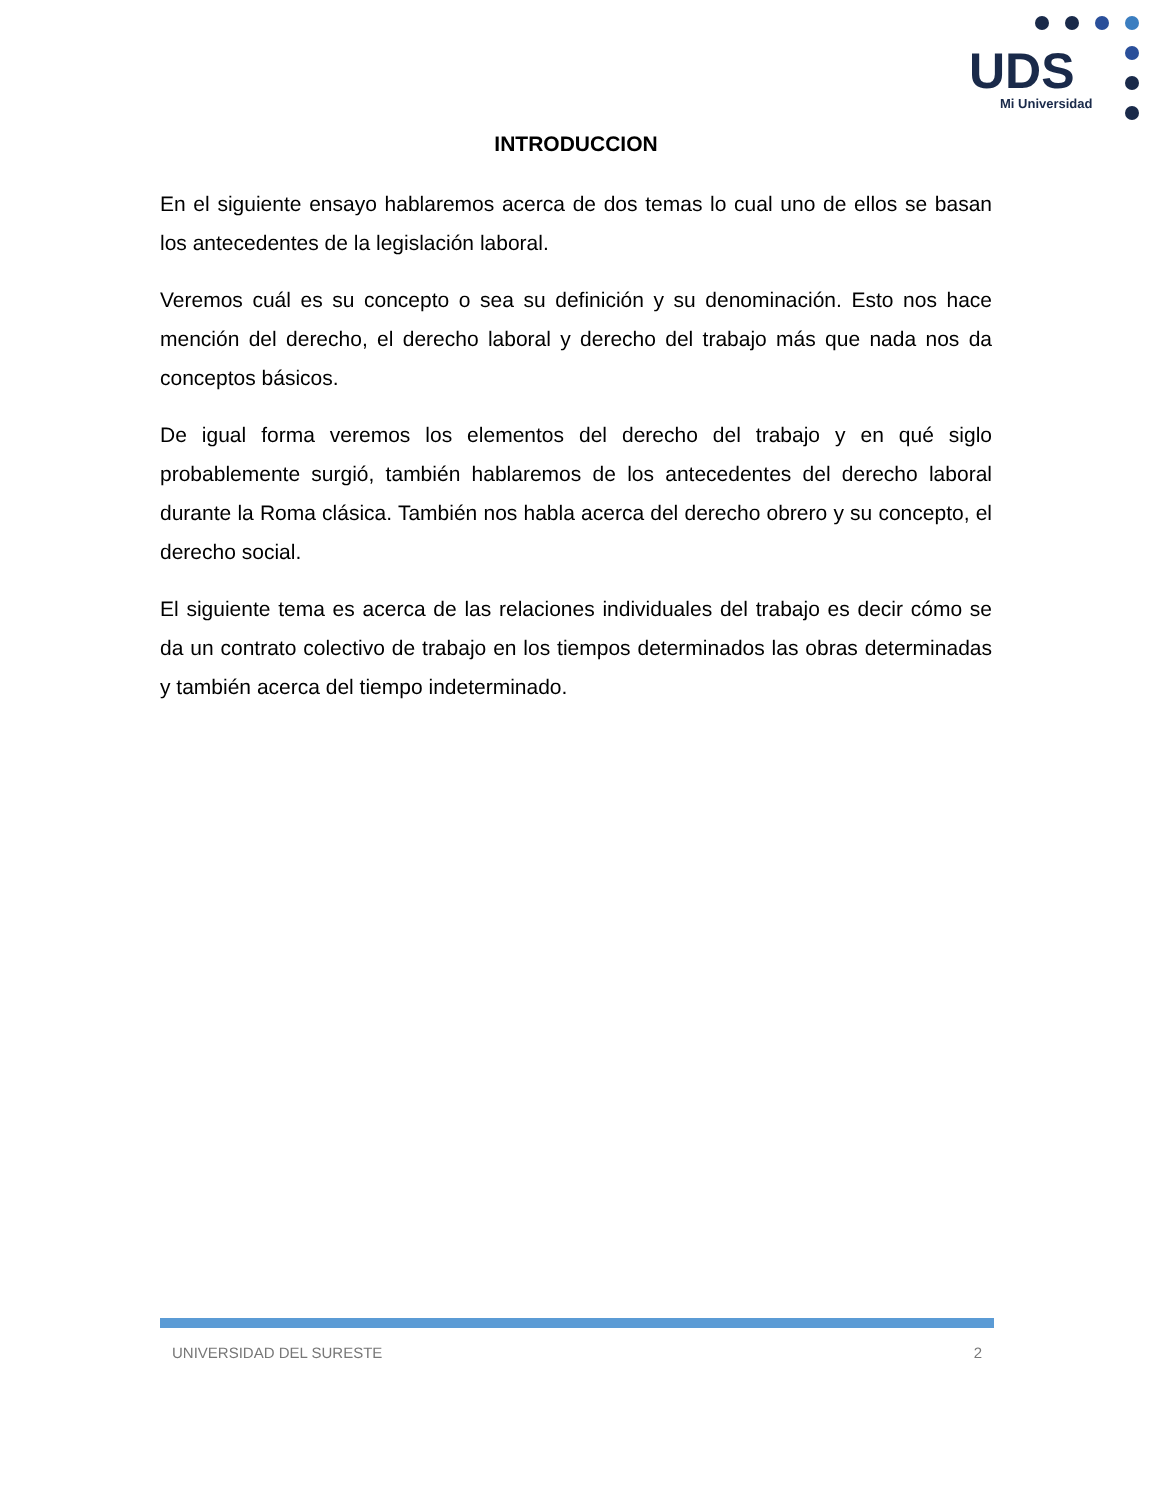UDS
Mi Universidad
INTRODUCCION
En el siguiente ensayo hablaremos acerca de dos temas lo cual uno de ellos se basan los antecedentes de la legislación laboral.
Veremos cuál es su concepto o sea su definición y su denominación. Esto nos hace mención del derecho, el derecho laboral y derecho del trabajo más que nada nos da conceptos básicos.
De igual forma veremos los elementos del derecho del trabajo y en qué siglo probablemente surgió, también hablaremos de los antecedentes del derecho laboral durante la Roma clásica. También nos habla acerca del derecho obrero y su concepto, el derecho social.
El siguiente tema es acerca de las relaciones individuales del trabajo es decir cómo se da un contrato colectivo de trabajo en los tiempos determinados las obras determinadas y también acerca del tiempo indeterminado.
UNIVERSIDAD DEL SURESTE 2